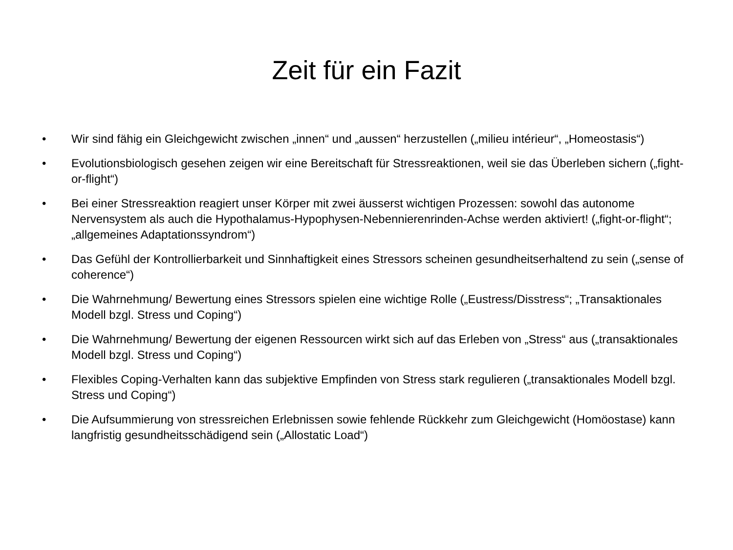Zeit für ein Fazit
• Wir sind fähig ein Gleichgewicht zwischen „innen“ und „aussen“ herzustellen („milieu intérieur“, „Homeostasis“)
• Evolutionsbiologisch gesehen zeigen wir eine Bereitschaft für Stressreaktionen, weil sie das Überleben sichern („fight-or-flight“)
• Bei einer Stressreaktion reagiert unser Körper mit zwei äusserst wichtigen Prozessen: sowohl das autonome Nervensystem als auch die Hypothalamus-Hypophysen-Nebennierenrinden-Achse werden aktiviert! („fight-or-flight“; „allgemeines Adaptationssyndrom“)
• Das Gefühl der Kontrollierbarkeit und Sinnhaftigkeit eines Stressors scheinen gesundheitserhaltend zu sein („sense of coherence“)
• Die Wahrnehmung/ Bewertung eines Stressors spielen eine wichtige Rolle („Eustress/Disstress“; „Transaktionales Modell bzgl. Stress und Coping“)
• Die Wahrnehmung/ Bewertung der eigenen Ressourcen wirkt sich auf das Erleben von „Stress“ aus („transaktionales Modell bzgl. Stress und Coping“)
• Flexibles Coping-Verhalten kann das subjektive Empfinden von Stress stark regulieren („transaktionales Modell bzgl. Stress und Coping“)
• Die Aufsummierung von stressreichen Erlebnissen sowie fehlende Rückkehr zum Gleichgewicht (Homöostase) kann langfristig gesundheitsschädigend sein („Allostatic Load“)